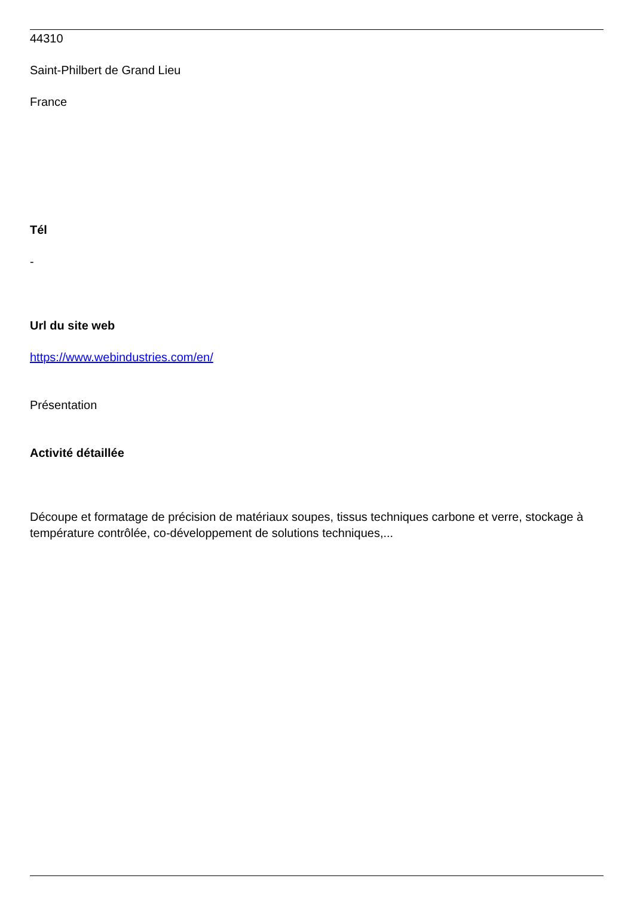44310
Saint-Philbert de Grand Lieu
France
Tél
-
Url du site web
https://www.webindustries.com/en/
Présentation
Activité détaillée
Découpe et formatage de précision de matériaux soupes, tissus techniques carbone et verre, stockage à température contrôlée, co-développement de solutions techniques,...